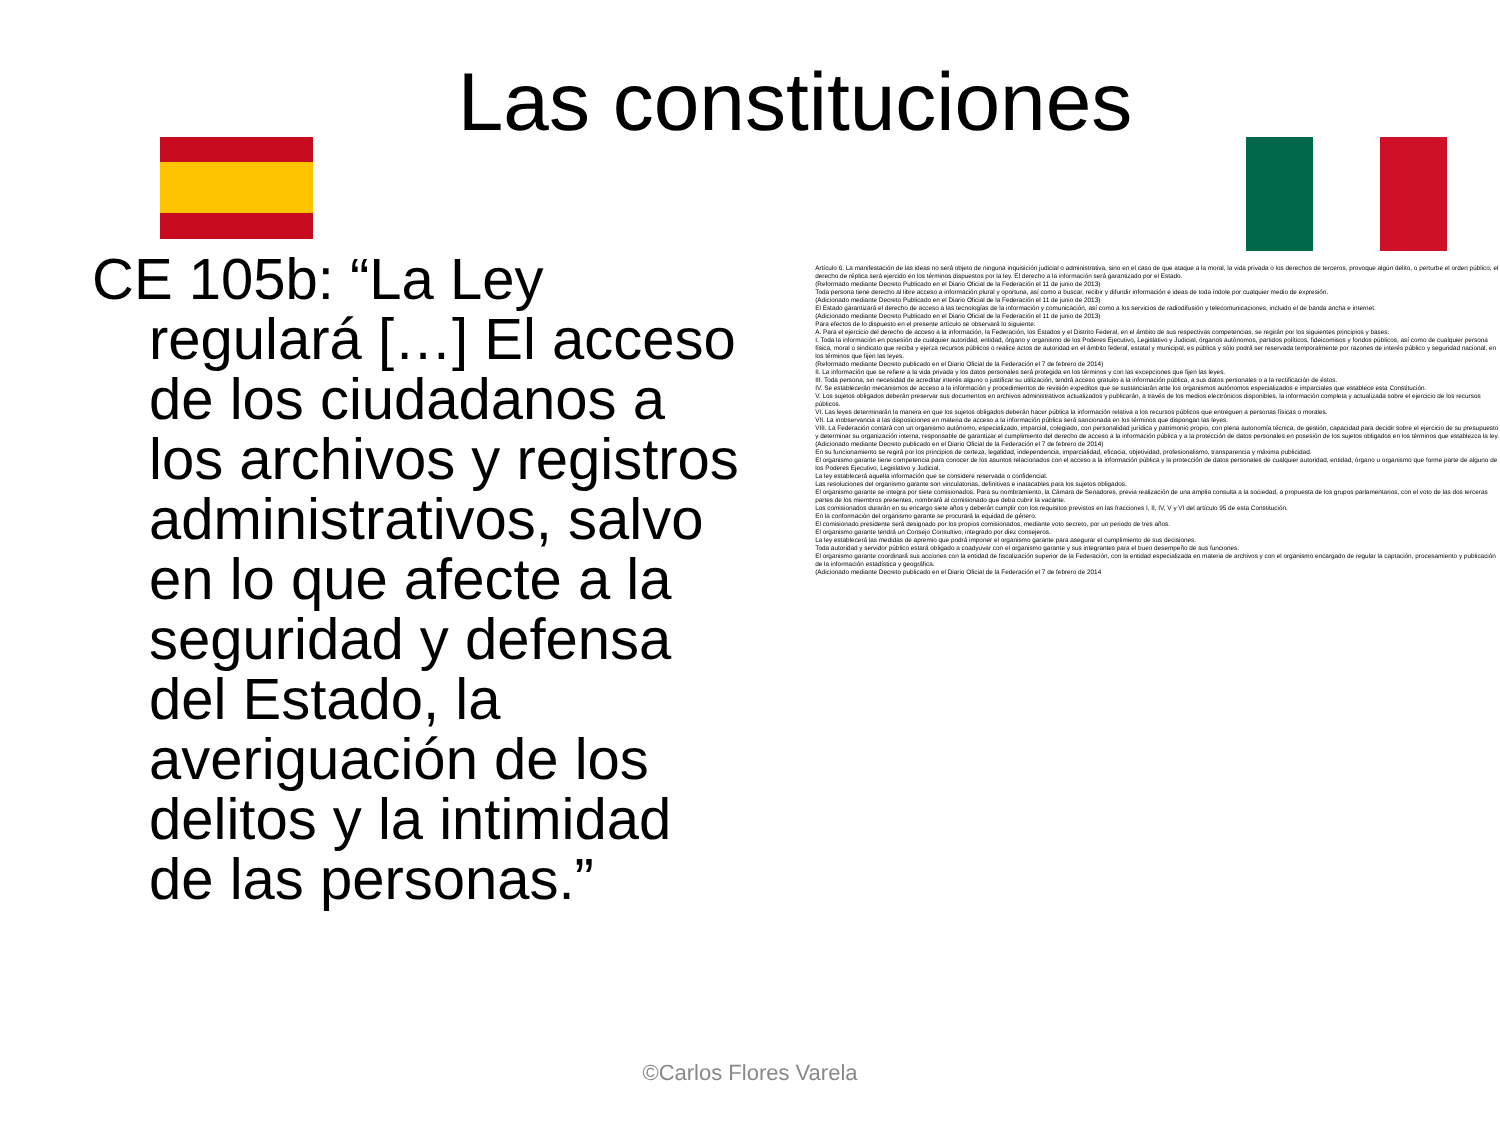Las constituciones
CE 105b: “La Ley regulará […] El acceso de los ciudadanos a los archivos y registros administrativos, salvo en lo que afecte a la seguridad y defensa del Estado, la averiguación de los delitos y la intimidad de las personas.”
Artículo 6. La manifestación de las ideas no será objeto de ninguna inquisición judicial o administrativa, sino en el caso de que ataque a la moral, la vida privada o los derechos de terceros, provoque algún delito, o perturbe el orden público; el derecho de réplica será ejercido en los términos dispuestos por la ley. El derecho a la información será garantizado por el Estado.
(Reformado mediante Decreto Publicado en el Diario Oficial de la Federación el 11 de junio de 2013)
Toda persona tiene derecho al libre acceso a información plural y oportuna, así como a buscar, recibir y difundir información e ideas de toda índole por cualquier medio de expresión.
(Adicionado mediante Decreto Publicado en el Diario Oficial de la Federación el 11 de junio de 2013)
El Estado garantizará el derecho de acceso a las tecnologías de la información y comunicación, así como a los servicios de radiodifusión y telecomunicaciones, incluido el de banda ancha e internet.
(Adicionado mediante Decreto Publicado en el Diario Oficial de la Federación el 11 de junio de 2013)
Para efectos de lo dispuesto en el presente artículo se observará lo siguiente:
A. Para el ejercicio del derecho de acceso a la información, la Federación, los Estados y el Distrito Federal, en el ámbito de sus respectivas competencias, se regirán por los siguientes principios y bases:
I. Toda la información en posesión de cualquier autoridad, entidad, órgano y organismo de los Poderes Ejecutivo, Legislativo y Judicial, órganos autónomos, partidos políticos, fideicomisos y fondos públicos, así como de cualquier persona física, moral o sindicato que reciba y ejerza recursos públicos o realice actos de autoridad en el ámbito federal, estatal y municipal, es pública y sólo podrá ser reservada temporalmente por razones de interés público y seguridad nacional, en los términos que fijen las leyes.
(Reformado mediante Decreto publicado en el Diario Oficial de la Federación el 7 de febrero de 2014)
II. La información que se refiere a la vida privada y los datos personales será protegida en los términos y con las excepciones que fijen las leyes.
III. Toda persona, sin necesidad de acreditar interés alguno o justificar su utilización, tendrá acceso gratuito a la información pública, a sus datos personales o a la rectificación de éstos.
IV. Se establecerán mecanismos de acceso a la información y procedimientos de revisión expeditos que se sustanciarán ante los organismos autónomos especializados e imparciales que establece esta Constitución.
V. Los sujetos obligados deberán preservar sus documentos en archivos administrativos actualizados y publicarán, a través de los medios electrónicos disponibles, la información completa y actualizada sobre el ejercicio de los recursos públicos.
VI. Las leyes determinarán la manera en que los sujetos obligados deberán hacer pública la información relativa a los recursos públicos que entreguen a personas físicas o morales.
VII. La inobservancia a las disposiciones en materia de acceso a la información pública será sancionada en los términos que dispongan las leyes.
VIII. La Federación contará con un organismo autónomo, especializado, imparcial, colegiado, con personalidad jurídica y patrimonio propio, con plena autonomía técnica, de gestión, capacidad para decidir sobre el ejercicio de su presupuesto y determinar su organización interna, responsable de garantizar el cumplimiento del derecho de acceso a la información pública y a la protección de datos personales en posesión de los sujetos obligados en los términos que establezca la ley.
(Adicionado mediante Decreto publicado en el Diario Oficial de la Federación el 7 de febrero de 2014)
En su funcionamiento se regirá por los principios de certeza, legalidad, independencia, imparcialidad, eficacia, objetividad, profesionalismo, transparencia y máxima publicidad.
El organismo garante tiene competencia para conocer de los asuntos relacionados con el acceso a la información pública y la protección de datos personales de cualquier autoridad, entidad, órgano u organismo que forme parte de alguno de los Poderes Ejecutivo, Legislativo y Judicial.
La ley establecerá aquella información que se considere reservada o confidencial.
Las resoluciones del organismo garante son vinculatorias, definitivas e inatacables para los sujetos obligados.
El organismo garante se integra por siete comisionados. Para su nombramiento, la Cámara de Senadores, previa realización de una amplia consulta a la sociedad, a propuesta de los grupos parlamentarios, con el voto de las dos terceras partes de los miembros presentes, nombrará al comisionado que deba cubrir la vacante.
Los comisionados durarán en su encargo siete años y deberán cumplir con los requisitos previstos en las fracciones I, II, IV, V y VI del artículo 95 de esta Constitución.
En la conformación del organismo garante se procurará la equidad de género.
El comisionado presidente será designado por los propios comisionados, mediante voto secreto, por un periodo de tres años.
El organismo garante tendrá un Consejo Consultivo, integrado por diez consejeros.
La ley establecerá las medidas de apremio que podrá imponer el organismo garante para asegurar el cumplimiento de sus decisiones.
Toda autoridad y servidor público estará obligado a coadyuvar con el organismo garante y sus integrantes para el buen desempeño de sus funciones.
El organismo garante coordinará sus acciones con la entidad de fiscalización superior de la Federación, con la entidad especializada en materia de archivos y con el organismo encargado de regular la captación, procesamiento y publicación de la información estadística y geográfica.
(Adicionado mediante Decreto publicado en el Diario Oficial de la Federación el 7 de febrero de 2014
©Carlos Flores Varela